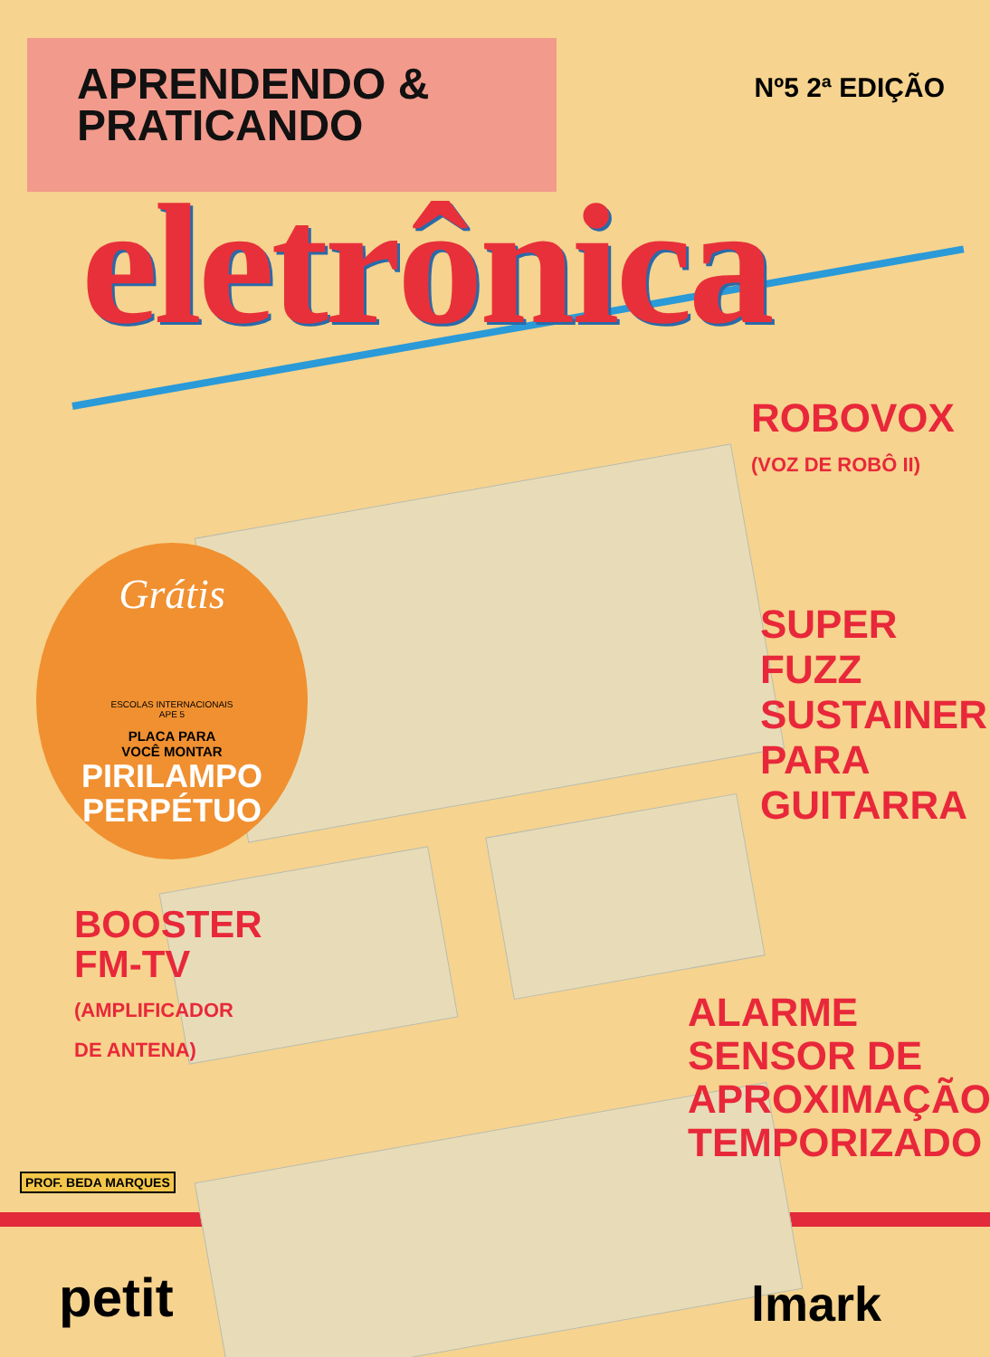APRENDENDO &
PRATICANDO
Nº5 2ª EDIÇÃO
eletrônica
ROBOVOX
(VOZ DE ROBÔ II)
SUPER
FUZZ
SUSTAINER
PARA
GUITARRA
Grátis
ESCOLAS INTERNACIONAIS
APE 5
PLACA PARA
VOCÊ MONTAR
PIRILAMPO
PERPÉTUO
BOOSTER
FM-TV
(AMPLIFICADOR
DE ANTENA)
ALARME
SENSOR DE
APROXIMAÇÃO
TEMPORIZADO
PROF. BEDA MARQUES
petit lmark